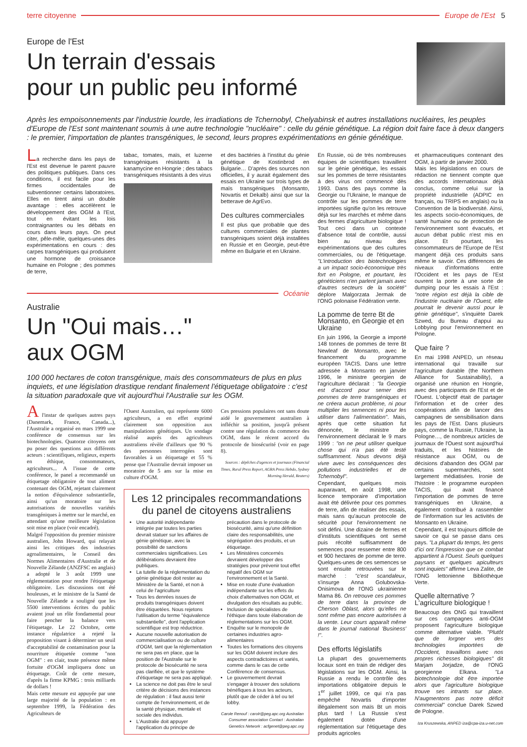terre citoyenne Europe de l'Est 5
Europe de l'Est
Un terrain d'essais
pour un public peu informé
Après les empoisonnements par l'industrie lourde, les irradiations de Tchernobyl, Chelyabinsk et autres installations nucléaires, les peuples d'Europe de l'Est sont maintenant soumis à une autre technologie "nucléaire" : celle du génie génétique. La région doit faire face à deux dangers : le premier, l'importation de plantes transgéniques, le second, leurs propres expérimentations en génie génétique.
La recherche dans les pays de l'Est est devenue le parent pauvre des politiques publiques. Dans ces conditions, il est facile pour les firmes occidentales de subventionner certains laboratoires. Elles en tirent ainsi un double avantage : elles accélèrent le développement des OGM à l'Est, tout en évitant les lois contraignantes ou les débats en cours dans leurs pays. On peut citer, pêle-mêle, quelques-unes des expérimentations en cours : des carpes transgéniques qui produisent une hormone de croissance humaine en Pologne ; des pommes de terre,
tabac, tomates, maïs, et luzerne transgéniques résistants à la kanamycine en Hongrie ; des tabacs transgéniques résistants à des virus
et des bactéries à l'institut du génie génétique de Kostinbrod en Bulgarie… D'après des sources non officielles, il y aurait également des essais en Ukraine sur trois types de maïs transgéniques (Monsanto, Novartis et Dekalb) ainsi que sur la betterave de AgrEvo.
Des cultures commerciales
Il est plus que probable que des cultures commerciales de plantes transgéniques soient déjà installées en Russie et en Georgie, peut-être même en Bulgarie et en Ukraine.
Océanie
Australie
Un "Oui mais…"
aux OGM
100 000 hectares de coton transgénique, mais des consommateurs de plus en plus inquiets, et une législation drastique rendant finalement l'étiquetage obligatoire : c'est la situation paradoxale que vit aujourd'hui l'Australie sur les OGM.
A l'instar de quelques autres pays (Danemark, France, Canada...), l'Australie a organisé en mars 1999 une conférence de consensus sur les biotechnologies. Quatorze citoyens ont pu poser des questions aux différents acteurs : scientifiques, religieux, experts en éthique, consommateurs, agriculteurs... A l'issue de cette conférence, le panel a recommandé un étiquetage obligatoire de tout aliment contenant des OGM, rejetant clairement la notion d'équivalence substantielle, ainsi qu'un moratoire sur les autorisations de nouvelles variétés transgéniques à mettre sur le marché, en attendant qu'une meilleure législation soit mise en place (voir encadré).
Malgré l'opposition du premier ministre australien, John Howard, qui relayait ainsi les critiques des industries agroalimentaires, le Conseil des Normes Alimentaires d'Australie et de Nouvelle Zélande (ANZFSC en anglais) a adopté le 3 août 1999 une réglementation pour rendre l'étiquetage obligatoire. Les discussions ont été houleuses, et le ministre de la Santé de Nouvelle Zélande a souligné que les 5500 interventions écrites du public avaient joué un rôle fondamental pour faire pencher la balance vers l'étiquetage. Le 22 Octobre, cette instance régulatrice a rejeté la proposition visant à déterminer un seuil d'acceptabilité de contamination pour la nourriture étiquetée comme "non OGM" : en clair, toute présence même fortuite d'OGM impliquera donc un étiquetage. Coût de cette mesure, d'après la firme KPMG : trois milliards de dollars !
Mais cette mesure est appuyée par une large majorité de la population : en septembre 1999, la Fédération des Agriculteurs de
l'Ouest Australien, qui représente 6000 agriculteurs, a en effet exprimé clairement son opposition aux manipulations génétiques. Un sondage réalisé auprès des agriculteurs australiens révèle d'ailleurs que 90 % des personnes interrogées sont favorables à un étiquetage et 55 % pense que l'Australie devrait imposer un moratoire de 5 ans sur la mise en culture d'OGM.
Ces pressions populaires ont sans doute aidé le gouvernement australien à infléchir sa position, jusqu'à présent contre une régulation du commerce des OGM, dans le récent accord du protocole de biosécurité (voir en page 8).
Sources : dépêches d'agences et journaux (Financial Times, Rural Press Report, AGRA Press Hebdo, Sydney Morning Herald, Reuters)
Les 12 principales recommandations du panel de citoyens australiens
Une autorité indépendante intégrée par toutes les parties devrait statuer sur les affaires de génie génétique, avec la possibilité de sanctions commerciales significatives. Les délibérations devraient être publiques.
La tutelle de la réglementation du génie génétique doit rester au Ministère de la Santé, et non à celui de l'agriculture
Tous les denrées issues de produits transgéniques doivent être étiquetées. Nous rejetons l'utilisation du terme "équivalence substantielle", dont l'application scientifique est trop réductrice.
Aucune nouvelle autorisation de commercialisation ou de culture d'OGM, tant que la réglementation ne sera pas en place, que la position de l'Australie sur le protocole de biosécurité ne sera pas clarifiée, et que le système d'étiquetage ne sera pas appliqué.
La science ne doit pas être le seul critère de décisions des instances de régulation : il faut aussi tenir compte de l'environnement, et de la santé physique, mentale et sociale des individus.
L'Australie doit appuyer l'application du principe de précaution dans le protocole de biosécurité, ainsi qu'une définition claire des responsabilités, une ségrégation des produits, et un étiquetage.
Les Ministères concernés devraient développer des stratégies pour prévenir tout effet négatif des OGM sur l'environnement et la Santé.
Mise en route d'une évaluation indépendante sur les effets du choix d'alternatives non OGM, et divulgation des résultats au public.
Inclusion de spécialistes de l'éthique dans toute élaboration de réglementations sur les OGM.
Enquête sur le monopole de certaines industries agro-alimentaires
Toutes les formations des citoyens sur les OGM doivent inclure des aspects contradictoires et variés, comme dans le cas de cette Conférence de consensus.
Le gouvernement devrait s'engager à trouver des solutions bénéfiques à tous les acteurs, plutôt que de céder à tel ou tel lobby.
Carole Renouf : carolr@peg.apc.org Australian Consumer association Contact : Australian Genetics Network : acfgenet@peg.apc.org
En Russie, où de très nombreuses équipes de scientifiques travaillent sur le génie génétique, les essais sur les pommes de terre résistantes à des virus ont commencé dès 1993. Dans des pays comme la Georgie ou l'Ukraine, le manque de contrôle sur les pommes de terre importées signifie qu'on les retrouve déjà sur les marchés et même dans des fermes d'agriculture biologique ! Tout ceci dans un contexte d'absence total de contrôle, aussi bien au niveau des expérimentations que des cultures commerciales, ou de l'étiquetage. "L'introduction des biotechnologies a un impact socio-économique très fort en Pologne, et pourtant, les généticiens n'en parlent jamais avec d'autres secteurs de la société" déplore Malgorzata Jermak de l'ONG polonaise Fédération verte.
La pomme de terre Bt de Monsanto, en Georgie et en Ukraine
En juin 1996, la Georgie a importé 148 tonnes de pommes de terre Bt Newleaf de Monsanto, avec le financement du programme européen TACIS. Dans une lettre adressée à Monsanto en janvier 1996, le ministre georgien de l'agriculture déclarait : "la Georgie est d'accord pour semer des pommes de terre transgéniques et ne créera aucun problème, ni pour multiplier les semences ni pour les utiliser dans l'alimentation". Mais, après que cette situation fut dénoncée, le ministre de l'environnement déclarait le 9 mars 1999 : "on ne peut utiliser quelque chose qui n'a pas été testé suffisamment. Nous devons déjà vivre avec les conséquences des pollutions industrielles et de Tchernobyl".
Cependant, quelques mois auparavant, en août 1998, une licence temporaire d'importation avait été délivrée pour ces pommes de terre, afin de réaliser des essais, mais sans qu'aucun protocole de sécurité pour l'environnement ne soit défini. Une dizaine de fermes et d'instituts scientifiques ont semé puis récolté suffisamment de semences pour ressemer entre 800 et 900 hectares de pomme de terre. Quelques-unes de ces semences se sont ensuite retrouvées sur le marché : "c'est scandaleux, s'insurge Anna Golubovska-Onisimova de l'ONG ukrainienne Mama 86. On retrouve ces pommes de terre dans la province de Cherson Oblast, alors qu'elles ne sont même pas encore autorisées à la vente. Leur cours apparaît même dans le journal national 'Business' !".
Des efforts législatifs
La plupart des gouvernements locaux sont en train de rédiger des législations sur les OGM. Ainsi, la Russie a rendu le contrôle des importations obligatoire depuis le 1<sup>er</sup> juillet 1999, ce qui n'a pas empêché Novartis d'importer illégalement son maïs Bt un mois plus tard ! La Russie s'est également dotée d'une réglementation sur l'étiquetage des produits agricoles
et pharmaceutiques contenant des OGM, à partir de janvier 2000.
Mais les législations en cours de rédaction ne tiennent compte que des accords internationaux déjà conclus, comme celui sur la propriété industrielle (ADPIC en français, ou TRIPS en anglais) ou la Convention de la biodiversité. Ainsi, les aspects socio-économiques, de santé humaine ou de protection de l'environnement sont évacués, et aucun débat public n'est mis en place. Et pourtant, les consommateurs de l'Europe de l'Est mangent déjà ces produits sans même le savoir. Ces différences de niveaux d'informations entre l'Occident et les pays de l'Est ouvrent la porte à une sorte de dumping pour les essais à l'Est : "notre région est déjà la cible de l'industrie nucléaire de l'Ouest, elle pourrait le devenir aussi pour le génie génétique", s'inquiète Darek Szwed, du Bureau d'appui au Lobbying pour l'environnement en Pologne.
Que faire ?
En mai 1998 ANPED, un réseau international qui travaille sur l'agriculture durable (the Northern Alliance for Sustainability), a organisé une réunion en Hongrie, avec des participants de l'Est et de l'Ouest. L'objectif était de partager l'information et de créer des coopérations afin de lancer des campagnes de sensibilisation dans les pays de l'Est. Dans plusieurs pays, comme la Russie, l'Ukraine, la Pologne…, de nombreux articles de journaux de l'Ouest sont aujourd'hui traduits, et les histoires de résistance aux OGM, ou de décisions d'abandon des OGM par certains supermarchés, sont largement médiatisées. Ironie de l'histoire : le programme européen TACIS, qui avait financé l'importation de pommes de terre transgéniques en Ukraine, a également contribué à rassembler de l'information sur les activités de Monsanto en Ukraine.
Cependant, il est toujours difficile de savoir ce qui se passe dans ces pays. "La plupart du temps, les gens d'ici ont l'impression que ce combat appartient à l'Ouest. Seuls quelques paysans et quelques apiculteurs sont inquiets" affirme Leva Zalite, de l'ONG lettonienne Bibliothèque Verte.
Quelle alternative ?
L'agriculture biologique !
Beaucoup des ONG qui travaillent sur ces campagnes anti-OGM proposent l'agriculture biologique comme alternative viable. "Plutôt que de lorgner vers des technologies importées de l'Occident, travaillons avec nos propres richesses biologiques" dit Marjam Jorjadze, de l'ONG georgienne Elkana. "La biotechnologie doit être importée alors que l'agriculture biologique trouve ses intrants sur place. N'augmentons pas notre déficit commercial" conclue Darek Szwed de Pologne.
Iza Kruszewska, ANPED iza@cpa-iza.u-net.com